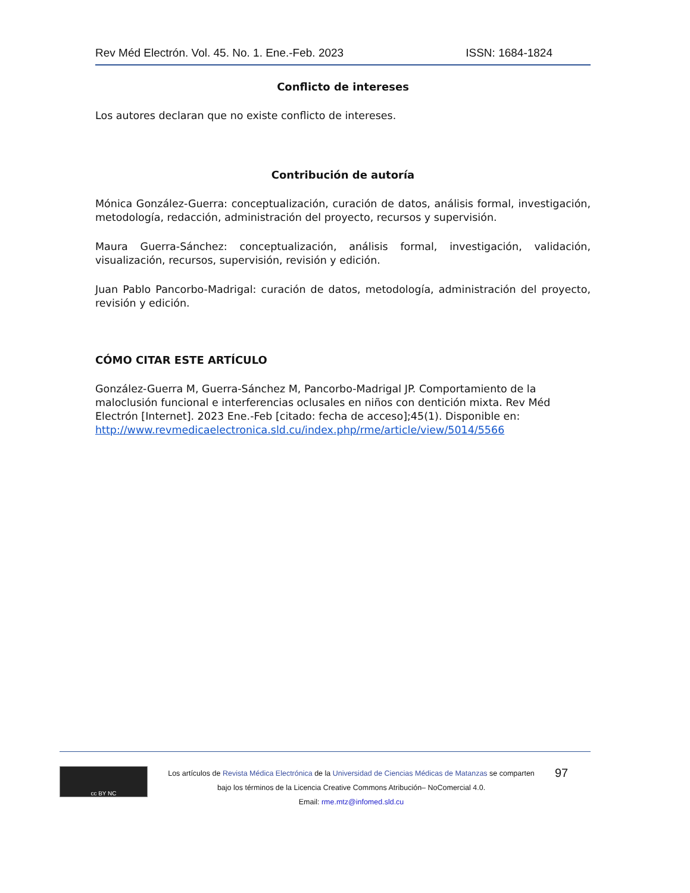Rev Méd Electrón. Vol. 45. No. 1. Ene.-Feb. 2023 ISSN: 1684-1824
Conflicto de intereses
Los autores declaran que no existe conflicto de intereses.
Contribución de autoría
Mónica González-Guerra: conceptualización, curación de datos, análisis formal, investigación, metodología, redacción, administración del proyecto, recursos y supervisión.
Maura Guerra-Sánchez: conceptualización, análisis formal, investigación, validación, visualización, recursos, supervisión, revisión y edición.
Juan Pablo Pancorbo-Madrigal: curación de datos, metodología, administración del proyecto, revisión y edición.
CÓMO CITAR ESTE ARTÍCULO
González-Guerra M, Guerra-Sánchez M, Pancorbo-Madrigal JP. Comportamiento de la maloclusión funcional e interferencias oclusales en niños con dentición mixta. Rev Méd Electrón [Internet]. 2023 Ene.-Feb [citado: fecha de acceso];45(1). Disponible en: http://www.revmedicaelectronica.sld.cu/index.php/rme/article/view/5014/5566
cc BY NC
Los artículos de Revista Médica Electrónica de la Universidad de Ciencias Médicas de Matanzas se comparten
bajo los términos de la Licencia Creative Commons Atribución– NoComercial 4.0.
Email: rme.mtz@infomed.sld.cu
97